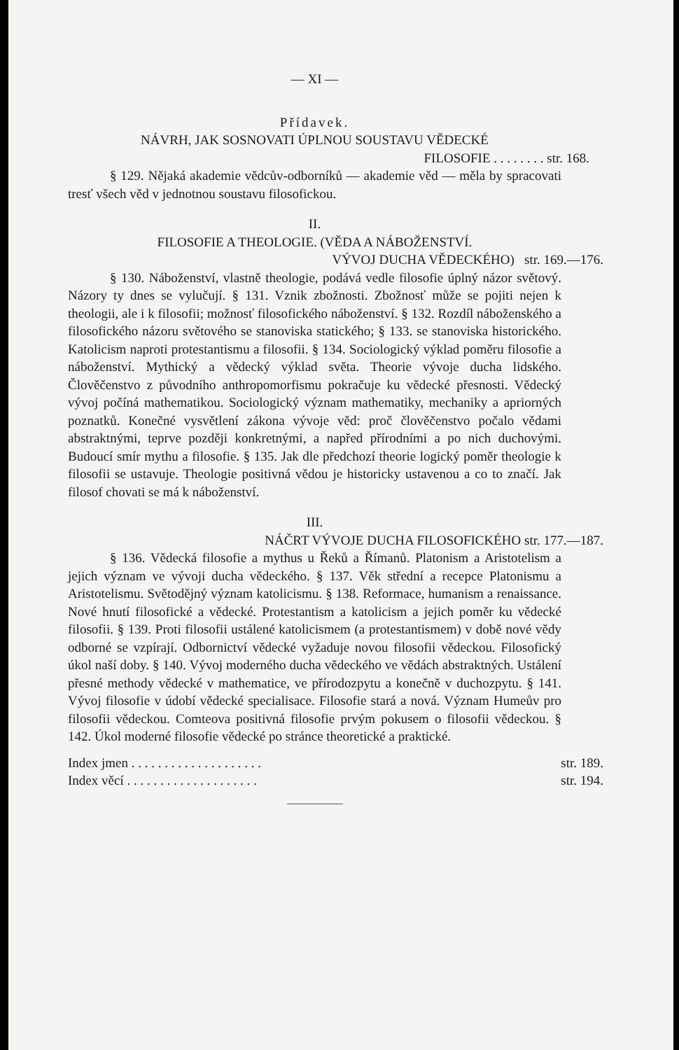— XI —
Přídavek.
NÁVRH, JAK SOSNOVATI ÚPLNOU SOUSTAVU VĚDECKÉ
FILOSOFIE . . . . . . . . str. 168.
§ 129. Nějaká akademie vědcův-odborníků — akademie věd — měla by spracovati tresť všech věd v jednotnou soustavu filosofickou.
II.
FILOSOFIE A THEOLOGIE. (VĚDA A NÁBOŽENSTVÍ.
VÝVOJ DUCHA VĚDECKÉHO) str. 169.—176.
§ 130. Náboženství, vlastně theologie, podává vedle filosofie úplný názor světový. Názory ty dnes se vylučují. § 131. Vznik zbožnosti. Zbožnosť může se pojiti nejen k theologii, ale i k filosofii; možnosť filosofického náboženství. § 132. Rozdíl náboženského a filosofického názoru světového se stanoviska statického; § 133. se stanoviska historického. Katolicism naproti protestantismu a filosofii. § 134. Sociologický výklad poměru filosofie a náboženství. Mythický a vědecký výklad světa. Theorie vývoje ducha lidského. Člověčenstvo z původního anthropomorfismu pokračuje ku vědecké přesnosti. Vědecký vývoj počíná mathematikou. Sociologický význam mathematiky, mechaniky a apriorných poznatků. Konečné vysvětlení zákona vývoje věd: proč člověčenstvo počalo vědami abstraktnými, teprve později konkretnými, a napřed přírodními a po nich duchovými. Budoucí smír mythu a filosofie. § 135. Jak dle předchozí theorie logický poměr theologie k filosofii se ustavuje. Theologie positivná vědou je historicky ustavenou a co to značí. Jak filosof chovati se má k náboženství.
III.
NÁČRT VÝVOJE DUCHA FILOSOFICKÉHO str. 177.—187.
§ 136. Vědecká filosofie a mythus u Řeků a Římanů. Platonism a Aristotelism a jejich význam ve vývoji ducha vědeckého. § 137. Věk střední a recepce Platonismu a Aristotelismu. Světodějný význam katolicismu. § 138. Reformace, humanism a renaissance. Nové hnutí filosofické a vědecké. Protestantism a katolicism a jejich poměr ku vědecké filosofii. § 139. Proti filosofii ustálené katolicismem (a protestantismem) v době nové vědy odborné se vzpírají. Odbornictví vědecké vyžaduje novou filosofii vědeckou. Filosofický úkol naší doby. § 140. Vývoj moderného ducha vědeckého ve vědách abstraktných. Ustálení přesné methody vědecké v mathematice, ve přírodozpytu a konečně v duchozpytu. § 141. Vývoj filosofie v údobí vědecké specialisace. Filosofie stará a nová. Význam Humeův pro filosofii vědeckou. Comteova positivná filosofie prvým pokusem o filosofii vědeckou. § 142. Úkol moderné filosofie vědecké po stránce theoretické a praktické.
Index jmen . . . . . . . . . . . . . . . . . . . . str. 189.
Index věcí . . . . . . . . . . . . . . . . . . . . str. 194.